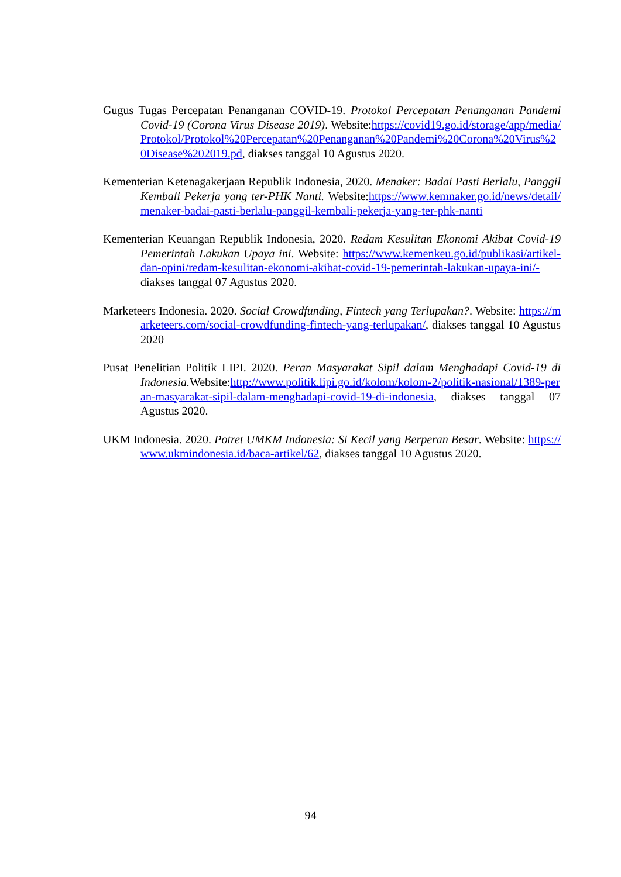Gugus Tugas Percepatan Penanganan COVID-19. Protokol Percepatan Penanganan Pandemi Covid-19 (Corona Virus Disease 2019). Website:https://covid19.go.id/storage/app/media/Protokol/Protokol%20Percepatan%20Penanganan%20Pandemi%20Corona%20Virus%20Disease%202019.pd, diakses tanggal 10 Agustus 2020.
Kementerian Ketenagakerjaan Republik Indonesia, 2020. Menaker: Badai Pasti Berlalu, Panggil Kembali Pekerja yang ter-PHK Nanti. Website:https://www.kemnaker.go.id/news/detail/menaker-badai-pasti-berlalu-panggil-kembali-pekerja-yang-ter-phk-nanti
Kementerian Keuangan Republik Indonesia, 2020. Redam Kesulitan Ekonomi Akibat Covid-19 Pemerintah Lakukan Upaya ini. Website: https://www.kemenkeu.go.id/publikasi/artikel-dan-opini/redam-kesulitan-ekonomi-akibat-covid-19-pemerintah-lakukan-upaya-ini/-diakses tanggal 07 Agustus 2020.
Marketeers Indonesia. 2020. Social Crowdfunding, Fintech yang Terlupakan?. Website: https://marketeers.com/social-crowdfunding-fintech-yang-terlupakan/, diakses tanggal 10 Agustus 2020
Pusat Penelitian Politik LIPI. 2020. Peran Masyarakat Sipil dalam Menghadapi Covid-19 di Indonesia. Website:http://www.politik.lipi.go.id/kolom/kolom-2/politik-nasional/1389-peran-masyarakat-sipil-dalam-menghadapi-covid-19-di-indonesia, diakses tanggal 07 Agustus 2020.
UKM Indonesia. 2020. Potret UMKM Indonesia: Si Kecil yang Berperan Besar. Website: https://www.ukmindonesia.id/baca-artikel/62, diakses tanggal 10 Agustus 2020.
94